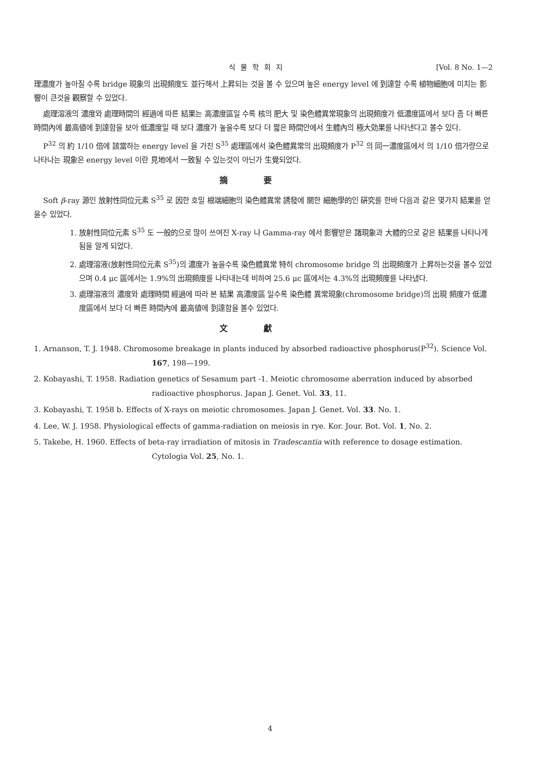식물학회지 [Vol. 8 No. 1—2
理濃度가 높아질 수록 bridge 現象의 出現頻度도 並行해서 上昇되는 것을 볼 수 있으며 높은 energy level 에 到達할 수록 植物細胞에 미치는 影響이 큰것을 觀察할 수 있었다.
處理溶液의 濃度와 處理時間의 經過에 따른 結果는 高濃度區일 수록 核의 肥大 및 染色體異常現象의 出現頻度가 低濃度區에서 보다 좀 더 빠른 時間內에 最高値에 到達함을 보아 低濃度일 때 보다 濃度가 높을수록 보다 더 짧은 時間안에서 生體內의 極大効果를 나타낸다고 볼수 있다.
P<sup>32</sup> 의 約 1/10 倍에 該當하는 energy level 을 가진 S<sup>35</sup> 處理區에서 染色體異常의 出現頻度가 P<sup>32</sup> 의 同一濃度區에서 의 1/10 倍가량으로 나타나는 現象은 energy level 이란 見地에서 一致될 수 있는것이 아닌가 生覺되었다.
摘要
Soft β-ray 源인 放射性同位元素 S<sup>35</sup> 로 因한 호밀 根端細胞의 染色體異常 誘發에 關한 細胞學的인 硏究를 한바 다음과 같은 몇가지 結果를 얻을수 있었다.
1. 放射性同位元素 S<sup>35</sup> 도 一般的으로 많이 쓰여진 X-ray 나 Gamma-ray 에서 影響받은 諸現象과 大體的으로 같은 結果를 나타나게 됨을 알게 되었다.
2. 處理溶液(放射性同位元素 S<sup>35</sup>)의 濃度가 높을수록 染色體異常 特히 chromosome bridge 의 出現頻度가 上昇하는것을 볼수 있었으며 0.4 μc 區에서는 1.9%의 出現頻度를 나타내는데 비하여 25.6 μc 區에서는 4.3%의 出現頻度를 나타냈다.
3. 處理溶液의 濃度와 處理時間 經過에 따라 본 結果 高濃度區 일수록 染色體 異常現象(chromosome bridge)의 出現 頻度가 低濃度區에서 보다 더 빠른 時間內에 最高値에 到達함을 볼수 있었다.
文獻
1. Arnanson, T. J. 1948. Chromosome breakage in plants induced by absorbed radioactive phosphorus(P<sup>32</sup>). Science Vol. 167, 198—199.
2. Kobayashi, T. 1958. Radiation genetics of Sesamum part -1. Meiotic chromosome aberration induced by absorbed radioactive phosphorus. Japan J. Genet. Vol. 33, 11.
3. Kobayashi, T. 1958 b. Effects of X-rays on meiotic chromosomes. Japan J. Genet. Vol. 33. No. 1.
4. Lee, W. J. 1958. Physiological effects of gamma-radiation on meiosis in rye. Kor. Jour. Bot. Vol. 1, No. 2.
5. Takebe, H. 1960. Effects of beta-ray irradiation of mitosis in Tradescantia with reference to dosage estimation. Cytologia Vol. 25, No. 1.
4